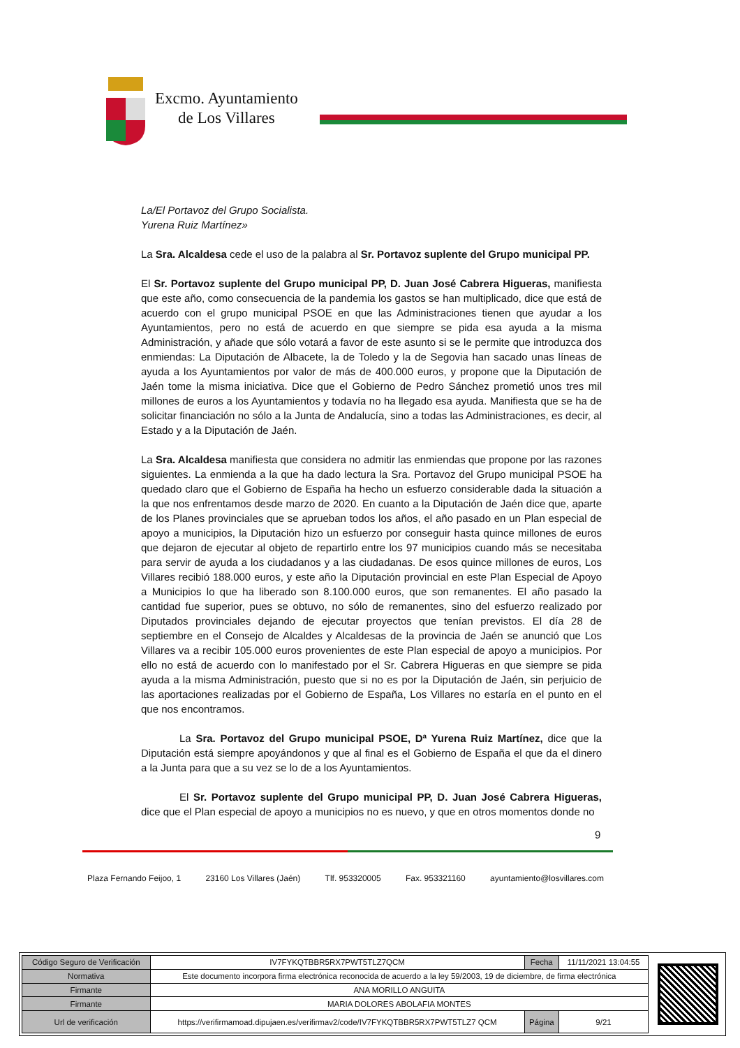Excmo. Ayuntamiento
de Los Villares
La/El Portavoz del Grupo Socialista.
Yurena Ruiz Martínez»
La Sra. Alcaldesa cede el uso de la palabra al Sr. Portavoz suplente del Grupo municipal PP.
El Sr. Portavoz suplente del Grupo municipal PP, D. Juan José Cabrera Higueras, manifiesta que este año, como consecuencia de la pandemia los gastos se han multiplicado, dice que está de acuerdo con el grupo municipal PSOE en que las Administraciones tienen que ayudar a los Ayuntamientos, pero no está de acuerdo en que siempre se pida esa ayuda a la misma Administración, y añade que sólo votará a favor de este asunto si se le permite que introduzca dos enmiendas: La Diputación de Albacete, la de Toledo y la de Segovia han sacado unas líneas de ayuda a los Ayuntamientos por valor de más de 400.000 euros, y propone que la Diputación de Jaén tome la misma iniciativa. Dice que el Gobierno de Pedro Sánchez prometió unos tres mil millones de euros a los Ayuntamientos y todavía no ha llegado esa ayuda. Manifiesta que se ha de solicitar financiación no sólo a la Junta de Andalucía, sino a todas las Administraciones, es decir, al Estado y a la Diputación de Jaén.
La Sra. Alcaldesa manifiesta que considera no admitir las enmiendas que propone por las razones siguientes. La enmienda a la que ha dado lectura la Sra. Portavoz del Grupo municipal PSOE ha quedado claro que el Gobierno de España ha hecho un esfuerzo considerable dada la situación a la que nos enfrentamos desde marzo de 2020. En cuanto a la Diputación de Jaén dice que, aparte de los Planes provinciales que se aprueban todos los años, el año pasado en un Plan especial de apoyo a municipios, la Diputación hizo un esfuerzo por conseguir hasta quince millones de euros que dejaron de ejecutar al objeto de repartirlo entre los 97 municipios cuando más se necesitaba para servir de ayuda a los ciudadanos y a las ciudadanas. De esos quince millones de euros, Los Villares recibió 188.000 euros, y este año la Diputación provincial en este Plan Especial de Apoyo a Municipios lo que ha liberado son 8.100.000 euros, que son remanentes. El año pasado la cantidad fue superior, pues se obtuvo, no sólo de remanentes, sino del esfuerzo realizado por Diputados provinciales dejando de ejecutar proyectos que tenían previstos. El día 28 de septiembre en el Consejo de Alcaldes y Alcaldesas de la provincia de Jaén se anunció que Los Villares va a recibir 105.000 euros provenientes de este Plan especial de apoyo a municipios. Por ello no está de acuerdo con lo manifestado por el Sr. Cabrera Higueras en que siempre se pida ayuda a la misma Administración, puesto que si no es por la Diputación de Jaén, sin perjuicio de las aportaciones realizadas por el Gobierno de España, Los Villares no estaría en el punto en el que nos encontramos.
La Sra. Portavoz del Grupo municipal PSOE, Dª Yurena Ruiz Martínez, dice que la Diputación está siempre apoyándonos y que al final es el Gobierno de España el que da el dinero a la Junta para que a su vez se lo de a los Ayuntamientos.
El Sr. Portavoz suplente del Grupo municipal PP, D. Juan José Cabrera Higueras, dice que el Plan especial de apoyo a municipios no es nuevo, y que en otros momentos donde no
9
Plaza Fernando Feijoo, 1 23160 Los Villares (Jaén) Tlf. 953320005 Fax. 953321160 ayuntamiento@losvillares.com
| Código Seguro de Verificación | IV7FYKQTBBR5RX7PWT5TLZ7QCM | Fecha | 11/11/2021 13:04:55 |
| Normativa | Este documento incorpora firma electrónica reconocida de acuerdo a la ley 59/2003, 19 de diciembre, de firma electrónica | | |
| Firmante | ANA MORILLO ANGUITA | | |
| Firmante | MARIA DOLORES ABOLAFIA MONTES | | |
| Url de verificación | https://verifirmamoad.dipujaen.es/verifirmav2/code/IV7FYKQTBBR5RX7PWT5TLZ7 QCM | Página | 9/21 |